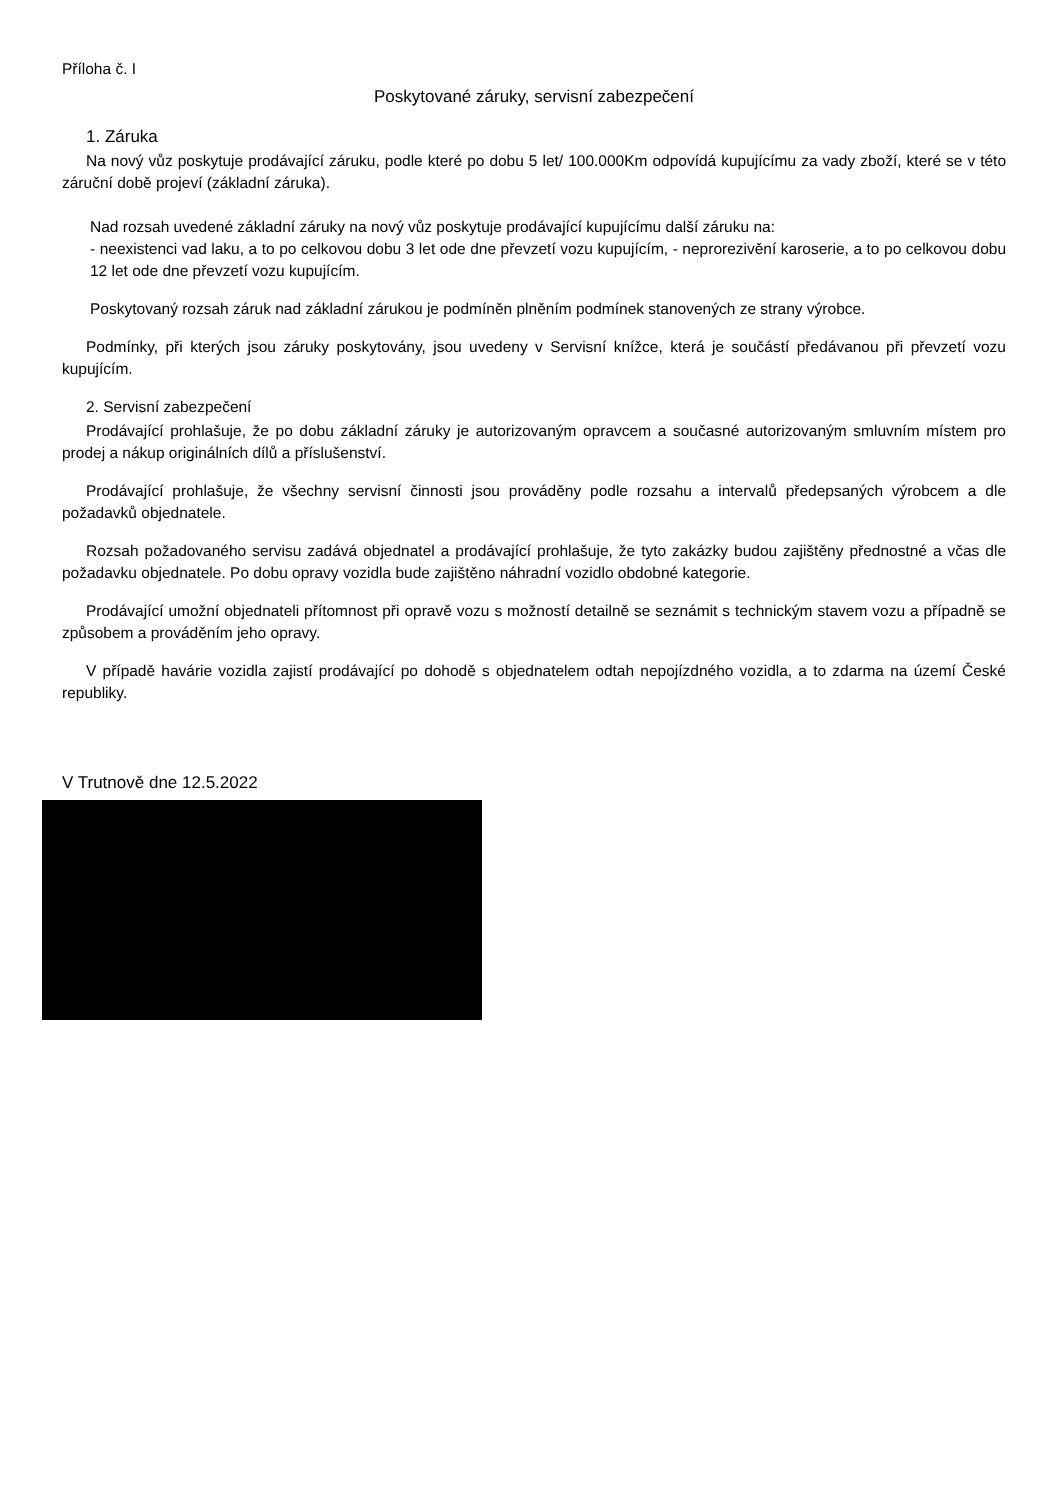Příloha č. I
Poskytované záruky, servisní zabezpečení
1. Záruka
Na nový vůz poskytuje prodávající záruku, podle které po dobu 5 let/ 100.000Km odpovídá kupujícímu za vady zboží, které se v této záruční době projeví (základní záruka).
Nad rozsah uvedené základní záruky na nový vůz poskytuje prodávající kupujícímu další záruku na:
- neexistenci vad laku, a to po celkovou dobu 3 let ode dne převzetí vozu kupujícím, - neprorezivění karoserie, a to po celkovou dobu 12 let ode dne převzetí vozu kupujícím.
Poskytovaný rozsah záruk nad základní zárukou je podmíněn plněním podmínek stanovených ze strany výrobce.
Podmínky, při kterých jsou záruky poskytovány, jsou uvedeny v Servisní knížce, která je součástí předávanou při převzetí vozu kupujícím.
2. Servisní zabezpečení
Prodávající prohlašuje, že po dobu základní záruky je autorizovaným opravcem a současné autorizovaným smluvním místem pro prodej a nákup originálních dílů a příslušenství.
Prodávající prohlašuje, že všechny servisní činnosti jsou prováděny podle rozsahu a intervalů předepsaných výrobcem a dle požadavků objednatele.
Rozsah požadovaného servisu zadává objednatel a prodávající prohlašuje, že tyto zakázky budou zajištěny přednostné a včas dle požadavku objednatele. Po dobu opravy vozidla bude zajištěno náhradní vozidlo obdobné kategorie.
Prodávající umožní objednateli přítomnost při opravě vozu s možností detailně se seznámit s technickým stavem vozu a případně se způsobem a prováděním jeho opravy.
V případě havárie vozidla zajistí prodávající po dohodě s objednatelem odtah nepojízdného vozidla, a to zdarma na území České republiky.
V Trutnově dne 12.5.2022